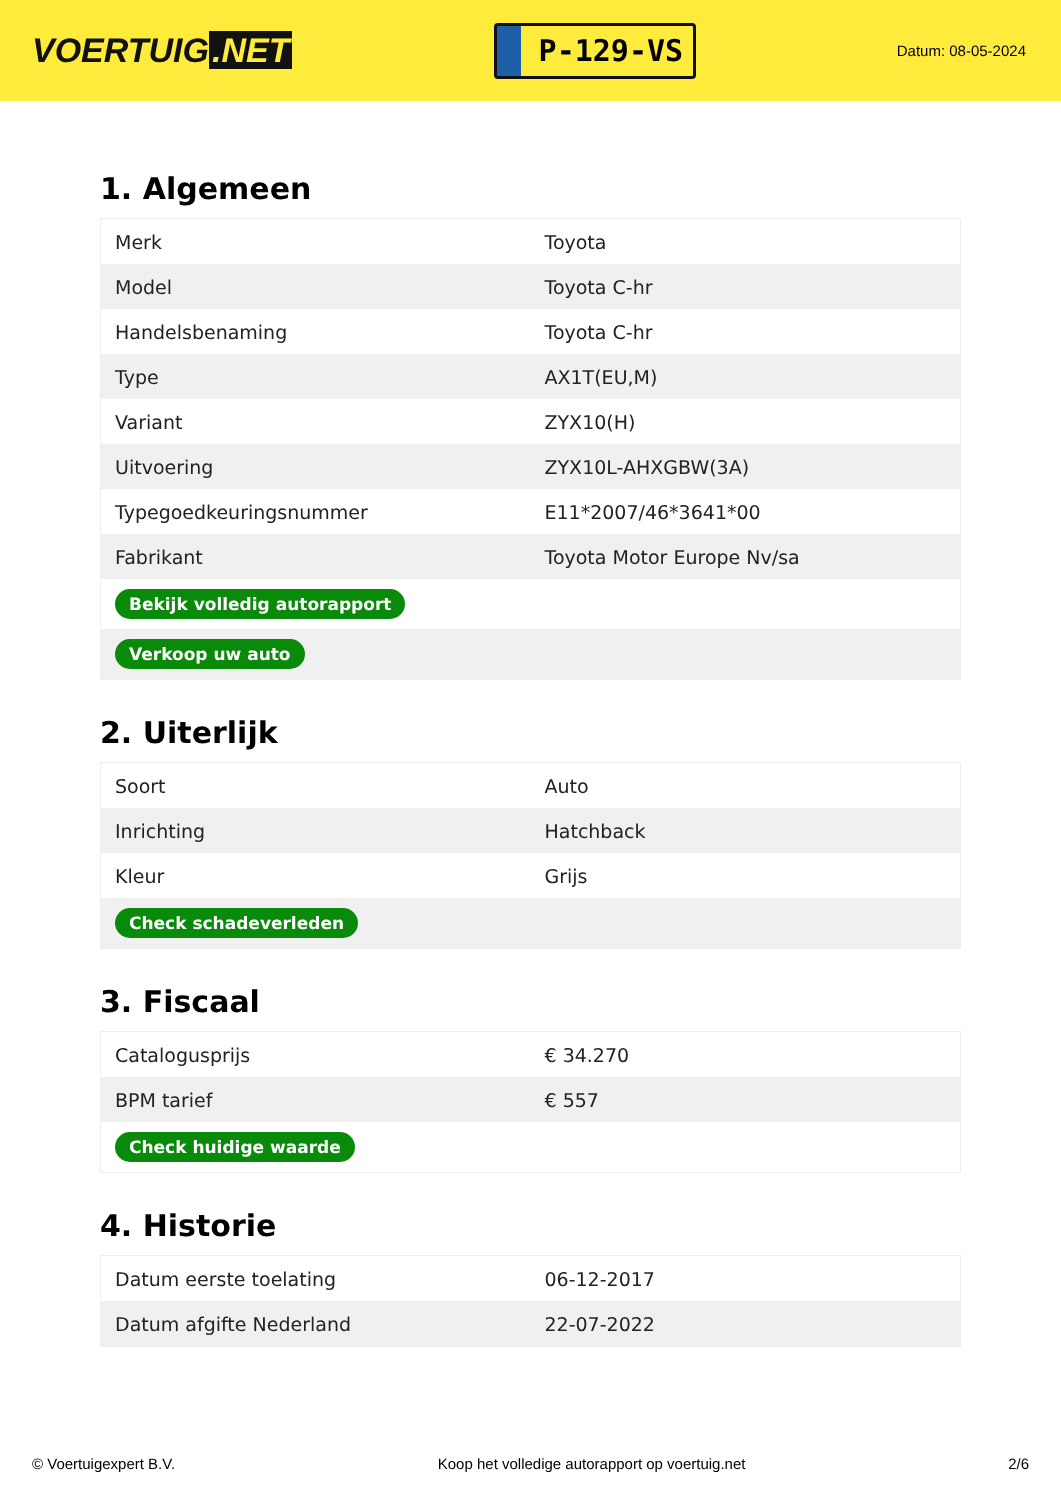VOERTUIG.NET
P-129-VS
Datum: 08-05-2024
1. Algemeen
| Merk | Toyota |
| Model | Toyota C-hr |
| Handelsbenaming | Toyota C-hr |
| Type | AX1T(EU,M) |
| Variant | ZYX10(H) |
| Uitvoering | ZYX10L-AHXGBW(3A) |
| Typegoedkeuringsnummer | E11*2007/46*3641*00 |
| Fabrikant | Toyota Motor Europe Nv/sa |
| Bekijk volledig autorapport | |
| Verkoop uw auto | |
2. Uiterlijk
| Soort | Auto |
| Inrichting | Hatchback |
| Kleur | Grijs |
| Check schadeverleden | |
3. Fiscaal
| Catalogusprijs | € 34.270 |
| BPM tarief | € 557 |
| Check huidige waarde | |
4. Historie
| Datum eerste toelating | 06-12-2017 |
| Datum afgifte Nederland | 22-07-2022 |
© Voertuigexpert B.V. Koop het volledige autorapport op voertuig.net 2/6